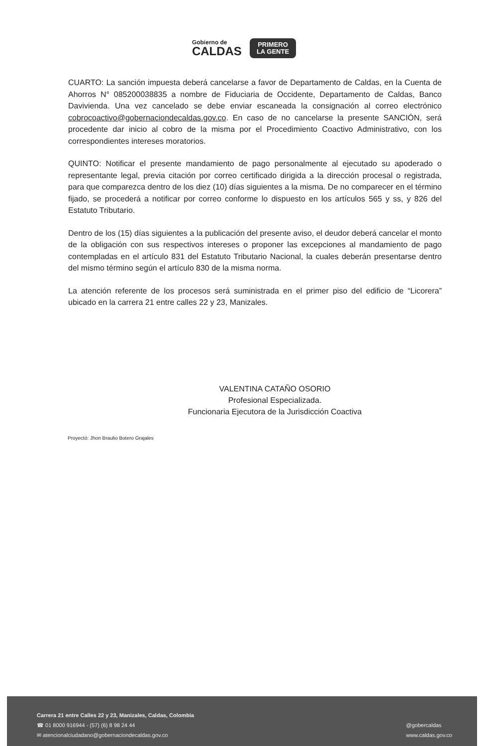Gobierno de
CALDAS
PRIMERO
LA GENTE
CUARTO: La sanción impuesta deberá cancelarse a favor de Departamento de Caldas, en la Cuenta de Ahorros N° 085200038835 a nombre de Fiduciaria de Occidente, Departamento de Caldas, Banco Davivienda. Una vez cancelado se debe enviar escaneada la consignación al correo electrónico cobrocoactivo@gobernaciondecaldas.gov.co. En caso de no cancelarse la presente SANCIÓN, será procedente dar inicio al cobro de la misma por el Procedimiento Coactivo Administrativo, con los correspondientes intereses moratorios.
QUINTO: Notificar el presente mandamiento de pago personalmente al ejecutado su apoderado o representante legal, previa citación por correo certificado dirigida a la dirección procesal o registrada, para que comparezca dentro de los diez (10) días siguientes a la misma. De no comparecer en el término fijado, se procederá a notificar por correo conforme lo dispuesto en los artículos 565 y ss, y 826 del Estatuto Tributario.
Dentro de los (15) días siguientes a la publicación del presente aviso, el deudor deberá cancelar el monto de la obligación con sus respectivos intereses o proponer las excepciones al mandamiento de pago contempladas en el artículo 831 del Estatuto Tributario Nacional, la cuales deberán presentarse dentro del mismo término según el artículo 830 de la misma norma.
La atención referente de los procesos será suministrada en el primer piso del edificio de “Licorera” ubicado en la carrera 21 entre calles 22 y 23, Manizales.
VALENTINA CATAÑO OSORIO
Profesional Especializada.
Funcionaria Ejecutora de la Jurisdicción Coactiva
Proyectó: Jhon Braulio Botero Grajales
Carrera 21 entre Calles 22 y 23, Manizales, Caldas, Colombia
☎ 01 8000 916944 - (57) (6) 8 98 24 44
✉ atencionalciudadano@gobernaciondecaldas.gov.co
@gobercaldas
www.caldas.gov.co